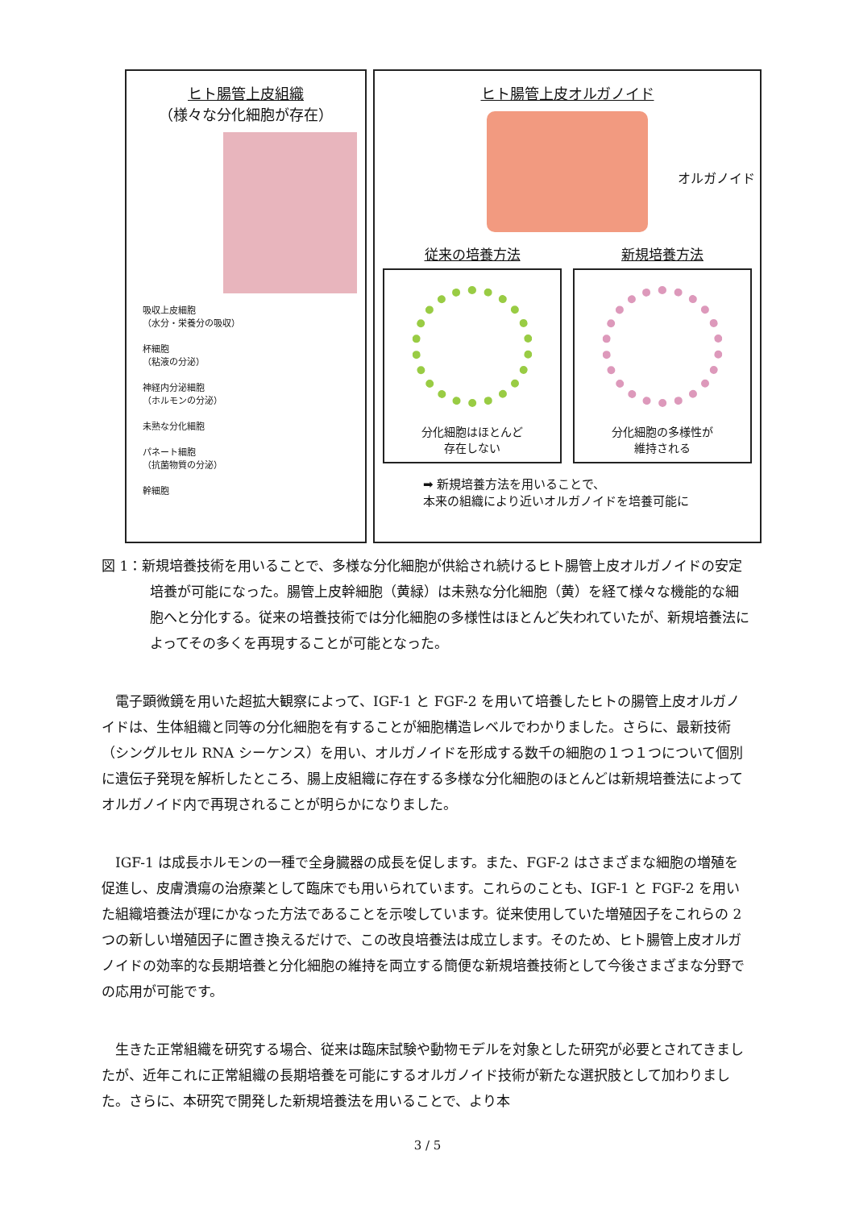ヒト腸管上皮組織
（様々な分化細胞が存在）
吸収上皮細胞
（水分・栄養分の吸収）
杯細胞
（粘液の分泌）
神経内分泌細胞
（ホルモンの分泌）
未熟な分化細胞
パネート細胞
（抗菌物質の分泌）
幹細胞
ヒト腸管上皮オルガノイド
オルガノイド
従来の培養方法 新規培養方法
分化細胞はほとんど
存在しない
分化細胞の多様性が
維持される
➡ 新規培養方法を用いることで、
本来の組織により近いオルガノイドを培養可能に
図 1：新規培養技術を用いることで、多様な分化細胞が供給され続けるヒト腸管上皮オルガノイドの安定培養が可能になった。腸管上皮幹細胞（黄緑）は未熟な分化細胞（黄）を経て様々な機能的な細胞へと分化する。従来の培養技術では分化細胞の多様性はほとんど失われていたが、新規培養法によってその多くを再現することが可能となった。
電子顕微鏡を用いた超拡大観察によって、IGF-1 と FGF-2 を用いて培養したヒトの腸管上皮オルガノイドは、生体組織と同等の分化細胞を有することが細胞構造レベルでわかりました。さらに、最新技術（シングルセル RNA シーケンス）を用い、オルガノイドを形成する数千の細胞の１つ１つについて個別に遺伝子発現を解析したところ、腸上皮組織に存在する多様な分化細胞のほとんどは新規培養法によってオルガノイド内で再現されることが明らかになりました。
IGF-1 は成長ホルモンの一種で全身臓器の成長を促します。また、FGF-2 はさまざまな細胞の増殖を促進し、皮膚潰瘍の治療薬として臨床でも用いられています。これらのことも、IGF-1 と FGF-2 を用いた組織培養法が理にかなった方法であることを示唆しています。従来使用していた増殖因子をこれらの 2 つの新しい増殖因子に置き換えるだけで、この改良培養法は成立します。そのため、ヒト腸管上皮オルガノイドの効率的な長期培養と分化細胞の維持を両立する簡便な新規培養技術として今後さまざまな分野での応用が可能です。
生きた正常組織を研究する場合、従来は臨床試験や動物モデルを対象とした研究が必要とされてきましたが、近年これに正常組織の長期培養を可能にするオルガノイド技術が新たな選択肢として加わりました。さらに、本研究で開発した新規培養法を用いることで、より本
3 / 5